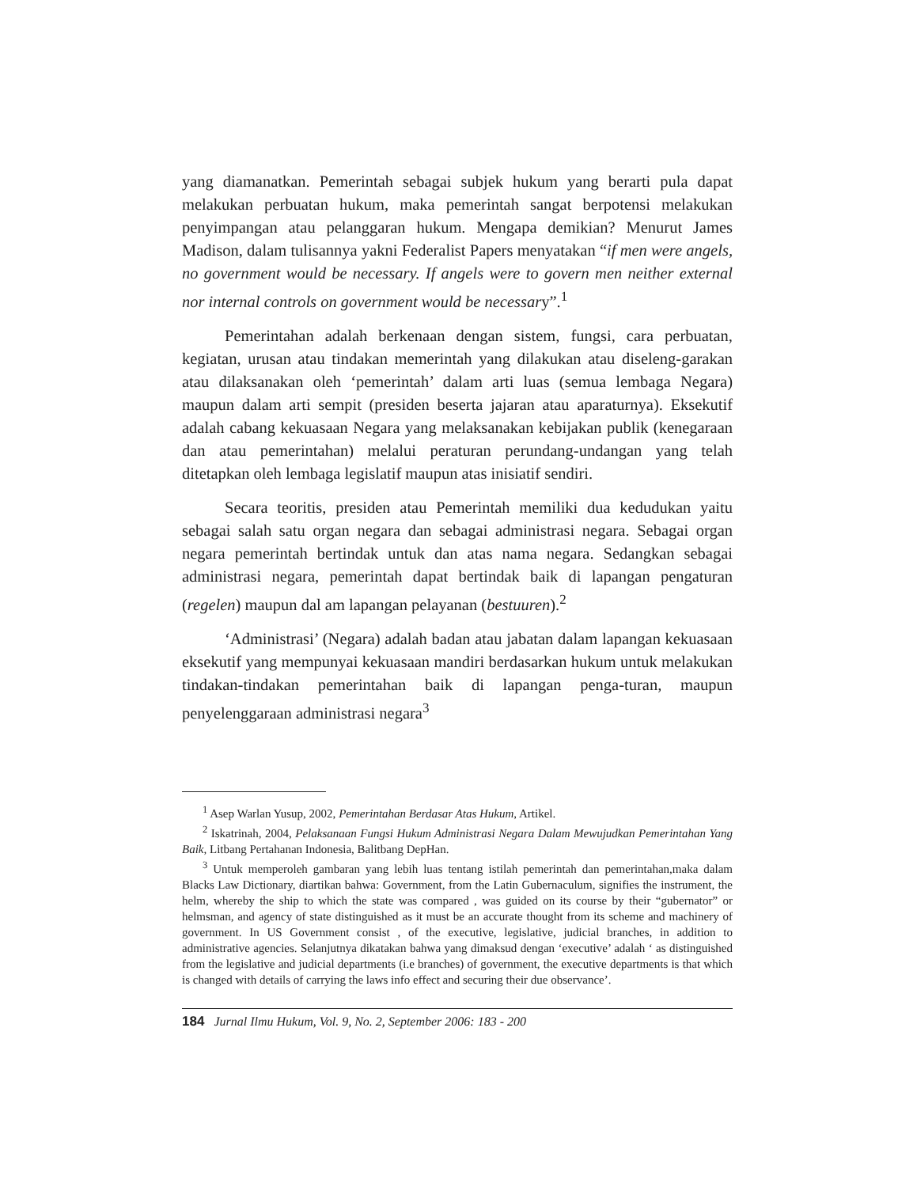yang diamanatkan. Pemerintah sebagai subjek hukum yang berarti pula dapat melakukan perbuatan hukum, maka pemerintah sangat berpotensi melakukan penyimpangan atau pelanggaran hukum. Mengapa demikian? Menurut James Madison, dalam tulisannya yakni Federalist Papers menyatakan “if men were angels, no government would be necessary. If angels were to govern men neither external nor internal controls on government would be necessary”.<sup>1</sup>
Pemerintahan adalah berkenaan dengan sistem, fungsi, cara perbuatan, kegiatan, urusan atau tindakan memerintah yang dilakukan atau diseleng-garakan atau dilaksanakan oleh ‘pemerintah’ dalam arti luas (semua lembaga Negara) maupun dalam arti sempit (presiden beserta jajaran atau aparaturnya). Eksekutif adalah cabang kekuasaan Negara yang melaksanakan kebijakan publik (kenegaraan dan atau pemerintahan) melalui peraturan perundang-undangan yang telah ditetapkan oleh lembaga legislatif maupun atas inisiatif sendiri.
Secara teoritis, presiden atau Pemerintah memiliki dua kedudukan yaitu sebagai salah satu organ negara dan sebagai administrasi negara. Sebagai organ negara pemerintah bertindak untuk dan atas nama negara. Sedangkan sebagai administrasi negara, pemerintah dapat bertindak baik di lapangan pengaturan (regelen) maupun dal am lapangan pelayanan (bestuuren).<sup>2</sup>
‘Administrasi’ (Negara) adalah badan atau jabatan dalam lapangan kekuasaan eksekutif yang mempunyai kekuasaan mandiri berdasarkan hukum untuk melakukan tindakan-tindakan pemerintahan baik di lapangan penga-turan, maupun penyelenggaraan administrasi negara<sup>3</sup>
<sup>1</sup> Asep Warlan Yusup, 2002, Pemerintahan Berdasar Atas Hukum, Artikel.
<sup>2</sup> Iskatrinah, 2004, Pelaksanaan Fungsi Hukum Administrasi Negara Dalam Mewujudkan Pemerintahan Yang Baik, Litbang Pertahanan Indonesia, Balitbang DepHan.
<sup>3</sup> Untuk memperoleh gambaran yang lebih luas tentang istilah pemerintah dan pemerintahan,maka dalam Blacks Law Dictionary, diartikan bahwa: Government, from the Latin Gubernaculum, signifies the instrument, the helm, whereby the ship to which the state was compared , was guided on its course by their “gubernator” or helmsman, and agency of state distinguished as it must be an accurate thought from its scheme and machinery of government. In US Government consist , of the executive, legislative, judicial branches, in addition to administrative agencies. Selanjutnya dikatakan bahwa yang dimaksud dengan ‘executive’ adalah ‘ as distinguished from the legislative and judicial departments (i.e branches) of government, the executive departments is that which is changed with details of carrying the laws info effect and securing their due observance’.
184 Jurnal Ilmu Hukum, Vol. 9, No. 2, September 2006: 183 - 200